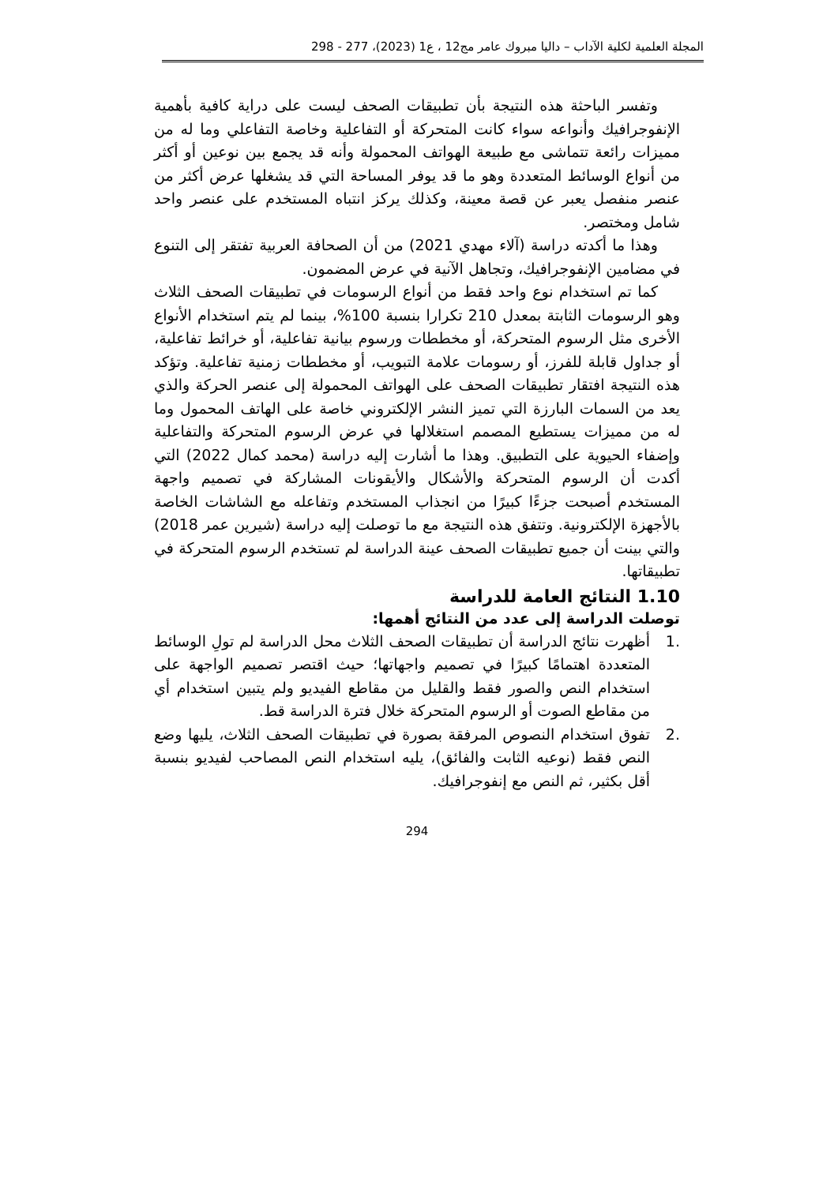المجلة العلمية لكلية الآداب – داليا مبروك عامر مج12 ، ع1 (2023)، 277 - 298
وتفسر الباحثة هذه النتيجة بأن تطبيقات الصحف ليست على دراية كافية بأهمية الإنفوجرافيك وأنواعه سواء كانت المتحركة أو التفاعلية وخاصة التفاعلي وما له من مميزات رائعة تتماشى مع طبيعة الهواتف المحمولة وأنه قد يجمع بين نوعين أو أكثر من أنواع الوسائط المتعددة وهو ما قد يوفر المساحة التي قد يشغلها عرض أكثر من عنصر منفصل يعبر عن قصة معينة، وكذلك يركز انتباه المستخدم على عنصر واحد شامل ومختصر.
وهذا ما أكدته دراسة (آلاء مهدي 2021) من أن الصحافة العربية تفتقر إلى التنوع في مضامين الإنفوجرافيك، وتجاهل الآنية في عرض المضمون.
كما تم استخدام نوع واحد فقط من أنواع الرسومات في تطبيقات الصحف الثلاث وهو الرسومات الثابتة بمعدل 210 تكرارا بنسبة 100%، بينما لم يتم استخدام الأنواع الأخرى مثل الرسوم المتحركة، أو مخططات ورسوم بيانية تفاعلية، أو خرائط تفاعلية، أو جداول قابلة للفرز، أو رسومات علامة التبويب، أو مخططات زمنية تفاعلية. وتؤكد هذه النتيجة افتقار تطبيقات الصحف على الهواتف المحمولة إلى عنصر الحركة والذي يعد من السمات البارزة التي تميز النشر الإلكتروني خاصة على الهاتف المحمول وما له من مميزات يستطيع المصمم استغلالها في عرض الرسوم المتحركة والتفاعلية وإضفاء الحيوية على التطبيق. وهذا ما أشارت إليه دراسة (محمد كمال 2022) التي أكدت أن الرسوم المتحركة والأشكال والأيقونات المشاركة في تصميم واجهة المستخدم أصبحت جزءًا كبيرًا من انجذاب المستخدم وتفاعله مع الشاشات الخاصة بالأجهزة الإلكترونية. وتتفق هذه النتيجة مع ما توصلت إليه دراسة (شيرين عمر 2018) والتي بينت أن جميع تطبيقات الصحف عينة الدراسة لم تستخدم الرسوم المتحركة في تطبيقاتها.
1.10 النتائج العامة للدراسة
توصلت الدراسة إلى عدد من النتائج أهمها:
.1 أظهرت نتائج الدراسة أن تطبيقات الصحف الثلاث محل الدراسة لم تولِ الوسائط المتعددة اهتمامًا كبيرًا في تصميم واجهاتها؛ حيث اقتصر تصميم الواجهة على استخدام النص والصور فقط والقليل من مقاطع الفيديو ولم يتبين استخدام أي من مقاطع الصوت أو الرسوم المتحركة خلال فترة الدراسة قط.
.2 تفوق استخدام النصوص المرفقة بصورة في تطبيقات الصحف الثلاث، يليها وضع النص فقط (نوعيه الثابت والفائق)، يليه استخدام النص المصاحب لفيديو بنسبة أقل بكثير، ثم النص مع إنفوجرافيك.
294